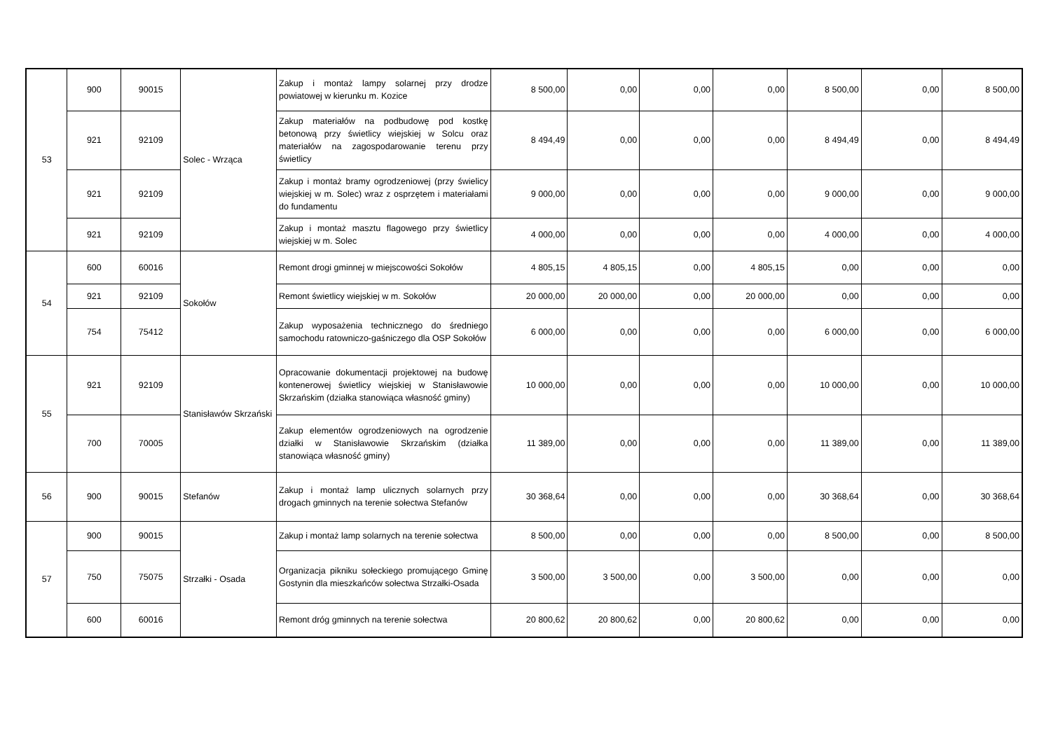| 53 | 900 | 90015 | Solec - Wrząca | Zakup i montaż lampy solarnej przy drodze powiatowej w kierunku m. Kozice | 8 500,00 | 0,00 | 0,00 | 0,00 | 8 500,00 | 0,00 | 8 500,00 |
| | 921 | 92109 | | Zakup materiałów na podbudowę pod kostkę betonową przy świetlicy wiejskiej w Solcu oraz materiałów na zagospodarowanie terenu przy świetlicy | 8 494,49 | 0,00 | 0,00 | 0,00 | 8 494,49 | 0,00 | 8 494,49 |
| | 921 | 92109 | | Zakup i montaż bramy ogrodzeniowej (przy świelicy wiejskiej w m. Solec) wraz z osprzętem i materiałami do fundamentu | 9 000,00 | 0,00 | 0,00 | 0,00 | 9 000,00 | 0,00 | 9 000,00 |
| | 921 | 92109 | | Zakup i montaż masztu flagowego przy świetlicy wiejskiej w m. Solec | 4 000,00 | 0,00 | 0,00 | 0,00 | 4 000,00 | 0,00 | 4 000,00 |
| 54 | 600 | 60016 | Sokołów | Remont drogi gminnej w miejscowości Sokołów | 4 805,15 | 4 805,15 | 0,00 | 4 805,15 | 0,00 | 0,00 | 0,00 |
| | 921 | 92109 | | Remont świetlicy wiejskiej w m. Sokołów | 20 000,00 | 20 000,00 | 0,00 | 20 000,00 | 0,00 | 0,00 | 0,00 |
| | 754 | 75412 | | Zakup wyposażenia technicznego do średniego samochodu ratowniczo-gaśniczego dla OSP Sokołów | 6 000,00 | 0,00 | 0,00 | 0,00 | 6 000,00 | 0,00 | 6 000,00 |
| 55 | 921 | 92109 | Stanisławów Skrzański | Opracowanie dokumentacji projektowej na budowę kontenerowej świetlicy wiejskiej w Stanisławowie Skrzańskim (działka stanowiąca własność gminy) | 10 000,00 | 0,00 | 0,00 | 0,00 | 10 000,00 | 0,00 | 10 000,00 |
| | 700 | 70005 | | Zakup elementów ogrodzeniowych na ogrodzenie działki w Stanisławowie Skrzańskim (działka stanowiąca własność gminy) | 11 389,00 | 0,00 | 0,00 | 0,00 | 11 389,00 | 0,00 | 11 389,00 |
| 56 | 900 | 90015 | Stefanów | Zakup i montaż lamp ulicznych solarnych przy drogach gminnych na terenie sołectwa Stefanów | 30 368,64 | 0,00 | 0,00 | 0,00 | 30 368,64 | 0,00 | 30 368,64 |
| 57 | 900 | 90015 | Strzałki - Osada | Zakup i montaż lamp solarnych na terenie sołectwa | 8 500,00 | 0,00 | 0,00 | 0,00 | 8 500,00 | 0,00 | 8 500,00 |
| | 750 | 75075 | | Organizacja pikniku sołeckiego promującego Gminę Gostynin dla mieszkańców sołectwa Strzałki-Osada | 3 500,00 | 3 500,00 | 0,00 | 3 500,00 | 0,00 | 0,00 | 0,00 |
| | 600 | 60016 | | Remont dróg gminnych na terenie sołectwa | 20 800,62 | 20 800,62 | 0,00 | 20 800,62 | 0,00 | 0,00 | 0,00 |